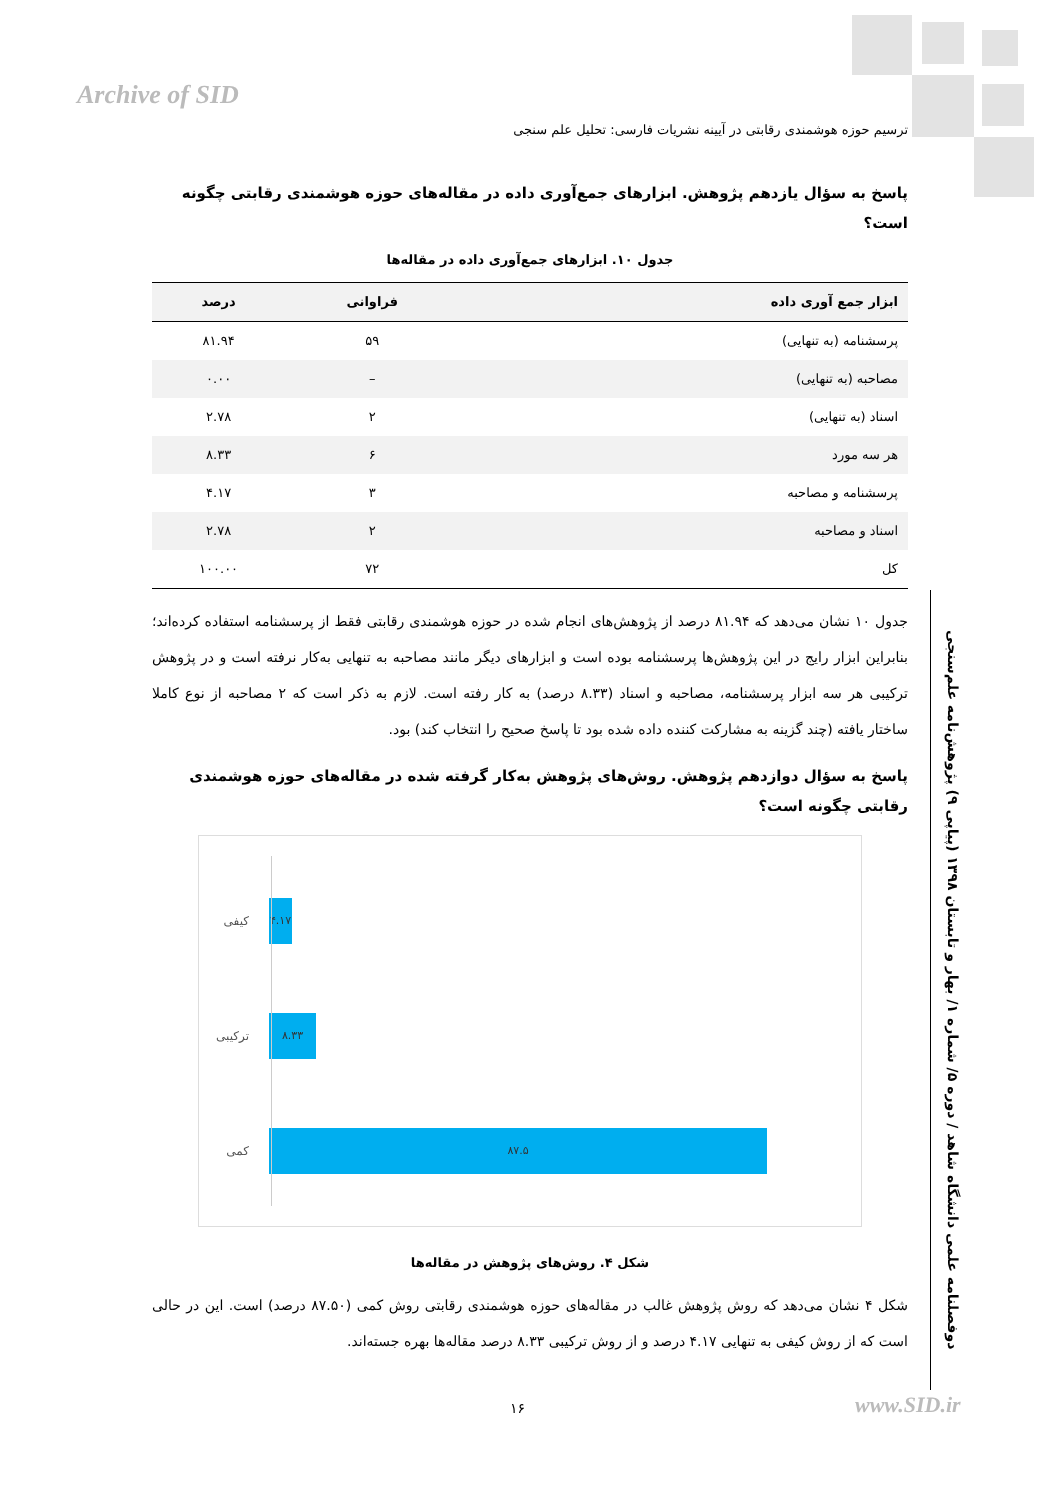Archive of SID
ترسیم حوزه هوشمندی رقابتی در آیینه نشریات فارسی: تحلیل علم سنجی
پاسخ به سؤال یازدهم پژوهش. ابزارهای جمع‌آوری داده در مقاله‌های حوزه هوشمندی رقابتی چگونه است؟
جدول ۱۰. ابزارهای جمع‌آوری داده در مقاله‌ها
| ابزار جمع آوری داده | فراوانی | درصد |
| --- | --- | --- |
| پرسشنامه (به تنهایی) | ۵۹ | ۸۱.۹۴ |
| مصاحبه (به تنهایی) | – | ۰.۰۰ |
| اسناد (به تنهایی) | ۲ | ۲.۷۸ |
| هر سه مورد | ۶ | ۸.۳۳ |
| پرسشنامه و مصاحبه | ۳ | ۴.۱۷ |
| اسناد و مصاحبه | ۲ | ۲.۷۸ |
| کل | ۷۲ | ۱۰۰.۰۰ |
جدول ۱۰ نشان می‌دهد که ۸۱.۹۴ درصد از پژوهش‌های انجام شده در حوزه هوشمندی رقابتی فقط از پرسشنامه استفاده کرده‌اند؛ بنابراین ابزار رایج در این پژوهش‌ها پرسشنامه بوده است و ابزارهای دیگر مانند مصاحبه به تنهایی به‌کار نرفته است و در پژوهش ترکیبی هر سه ابزار پرسشنامه، مصاحبه و اسناد (۸.۳۳ درصد) به کار رفته است. لازم به ذکر است که ۲ مصاحبه از نوع کاملا ساختار یافته (چند گزینه به مشارکت کننده داده شده بود تا پاسخ صحیح را انتخاب کند) بود.
پاسخ به سؤال دوازدهم پژوهش. روش‌های پژوهش به‌کار گرفته شده در مقاله‌های حوزه هوشمندی رقابتی چگونه است؟
کیفی
۴.۱۷
ترکیبی
۸.۳۳
کمی
۸۷.۵
شکل ۴. روش‌های پژوهش در مقاله‌ها
شکل ۴ نشان می‌دهد که روش پژوهش غالب در مقاله‌های حوزه هوشمندی رقابتی روش کمی (۸۷.۵۰ درصد) است. این در حالی است که از روش کیفی به تنهایی ۴.۱۷ درصد و از روش ترکیبی ۸.۳۳ درصد مقاله‌ها بهره جسته‌اند.
دوفصلنامه علمی دانشگاه شاهد / دوره ۵/ شماره ۱/ بهار و تابستان ۱۳۹۸ (پیاپی ۹) پژوهش‌نامه علم‌سنجی
۱۶ www.SID.ir